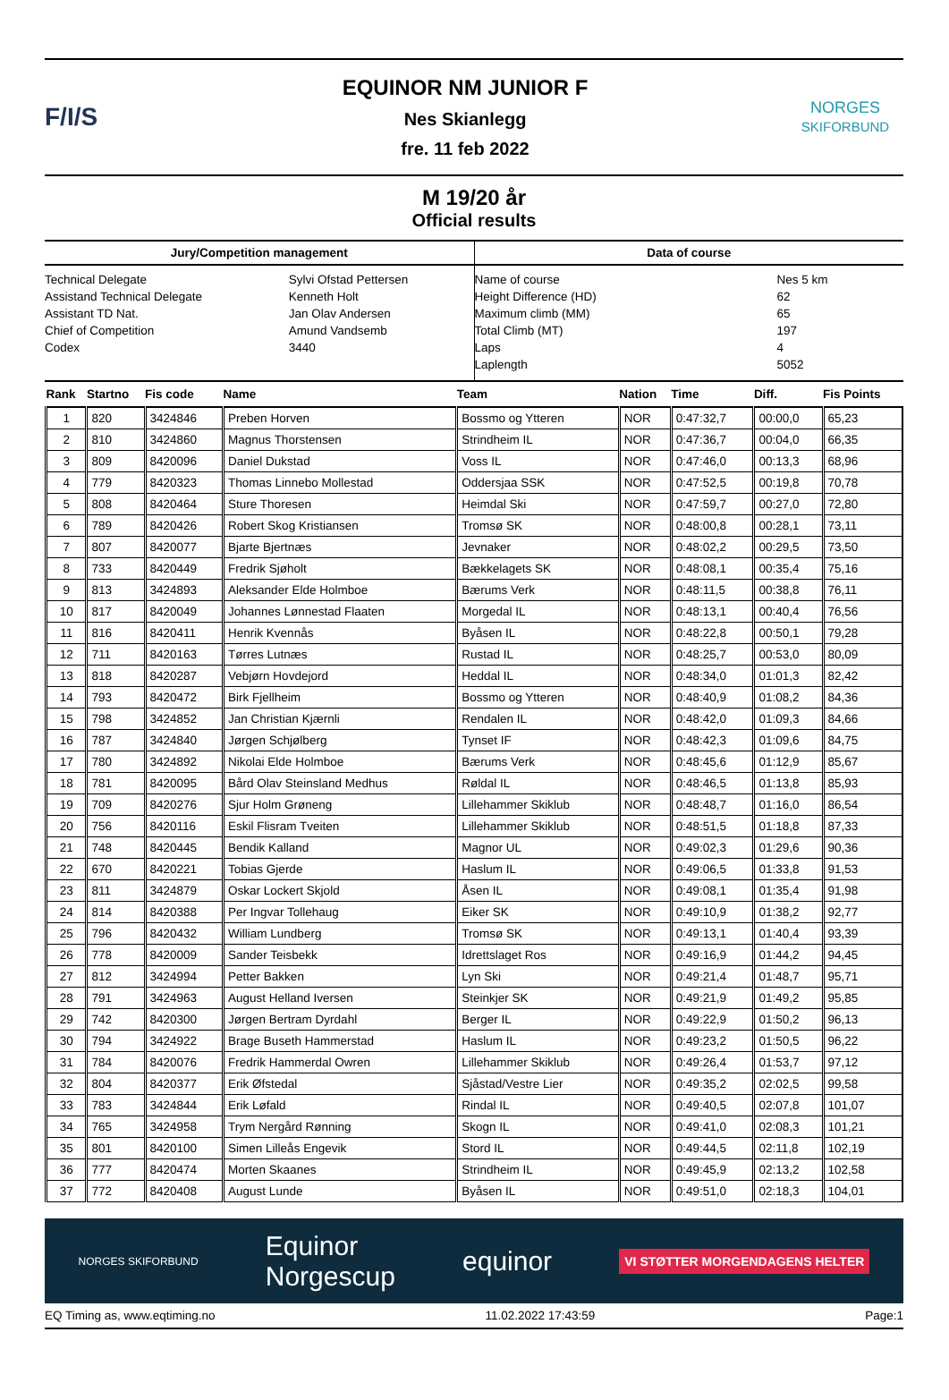F/I/S
EQUINOR NM JUNIOR F
Nes Skianlegg
fre. 11 feb 2022
NORGES
SKIFORBUND
M 19/20 år
Official results
Jury/Competition management
| Technical Delegate | Sylvi Ofstad Pettersen |
| Assistand Technical Delegate | Kenneth Holt |
| Assistant TD Nat. | Jan Olav Andersen |
| Chief of Competition | Amund Vandsemb |
| Codex | 3440 |
Data of course
| Name of course | Nes 5 km |
| Height Difference (HD) | 62 |
| Maximum climb (MM) | 65 |
| Total Climb (MT) | 197 |
| Laps | 4 |
| Laplength | 5052 |
| Rank | Startno | Fis code | Name | Team | Nation | Time | Diff. | Fis Points |
| --- | --- | --- | --- | --- | --- | --- | --- | --- |
| 1 | 820 | 3424846 | Preben Horven | Bossmo og Ytteren | NOR | 0:47:32,7 | 00:00,0 | 65,23 |
| 2 | 810 | 3424860 | Magnus Thorstensen | Strindheim IL | NOR | 0:47:36,7 | 00:04,0 | 66,35 |
| 3 | 809 | 8420096 | Daniel Dukstad | Voss IL | NOR | 0:47:46,0 | 00:13,3 | 68,96 |
| 4 | 779 | 8420323 | Thomas Linnebo Mollestad | Oddersjaa SSK | NOR | 0:47:52,5 | 00:19,8 | 70,78 |
| 5 | 808 | 8420464 | Sture Thoresen | Heimdal Ski | NOR | 0:47:59,7 | 00:27,0 | 72,80 |
| 6 | 789 | 8420426 | Robert Skog Kristiansen | Tromsø SK | NOR | 0:48:00,8 | 00:28,1 | 73,11 |
| 7 | 807 | 8420077 | Bjarte Bjertnæs | Jevnaker | NOR | 0:48:02,2 | 00:29,5 | 73,50 |
| 8 | 733 | 8420449 | Fredrik Sjøholt | Bækkelagets SK | NOR | 0:48:08,1 | 00:35,4 | 75,16 |
| 9 | 813 | 3424893 | Aleksander Elde Holmboe | Bærums Verk | NOR | 0:48:11,5 | 00:38,8 | 76,11 |
| 10 | 817 | 8420049 | Johannes Lønnestad Flaaten | Morgedal IL | NOR | 0:48:13,1 | 00:40,4 | 76,56 |
| 11 | 816 | 8420411 | Henrik Kvennås | Byåsen IL | NOR | 0:48:22,8 | 00:50,1 | 79,28 |
| 12 | 711 | 8420163 | Tørres Lutnæs | Rustad IL | NOR | 0:48:25,7 | 00:53,0 | 80,09 |
| 13 | 818 | 8420287 | Vebjørn Hovdejord | Heddal IL | NOR | 0:48:34,0 | 01:01,3 | 82,42 |
| 14 | 793 | 8420472 | Birk Fjellheim | Bossmo og Ytteren | NOR | 0:48:40,9 | 01:08,2 | 84,36 |
| 15 | 798 | 3424852 | Jan Christian Kjærnli | Rendalen IL | NOR | 0:48:42,0 | 01:09,3 | 84,66 |
| 16 | 787 | 3424840 | Jørgen Schjølberg | Tynset IF | NOR | 0:48:42,3 | 01:09,6 | 84,75 |
| 17 | 780 | 3424892 | Nikolai Elde Holmboe | Bærums Verk | NOR | 0:48:45,6 | 01:12,9 | 85,67 |
| 18 | 781 | 8420095 | Bård Olav Steinsland Medhus | Røldal IL | NOR | 0:48:46,5 | 01:13,8 | 85,93 |
| 19 | 709 | 8420276 | Sjur Holm Grøneng | Lillehammer Skiklub | NOR | 0:48:48,7 | 01:16,0 | 86,54 |
| 20 | 756 | 8420116 | Eskil Flisram Tveiten | Lillehammer Skiklub | NOR | 0:48:51,5 | 01:18,8 | 87,33 |
| 21 | 748 | 8420445 | Bendik Kalland | Magnor UL | NOR | 0:49:02,3 | 01:29,6 | 90,36 |
| 22 | 670 | 8420221 | Tobias Gjerde | Haslum IL | NOR | 0:49:06,5 | 01:33,8 | 91,53 |
| 23 | 811 | 3424879 | Oskar Lockert Skjold | Åsen IL | NOR | 0:49:08,1 | 01:35,4 | 91,98 |
| 24 | 814 | 8420388 | Per Ingvar Tollehaug | Eiker SK | NOR | 0:49:10,9 | 01:38,2 | 92,77 |
| 25 | 796 | 8420432 | William Lundberg | Tromsø SK | NOR | 0:49:13,1 | 01:40,4 | 93,39 |
| 26 | 778 | 8420009 | Sander Teisbekk | Idrettslaget Ros | NOR | 0:49:16,9 | 01:44,2 | 94,45 |
| 27 | 812 | 3424994 | Petter Bakken | Lyn Ski | NOR | 0:49:21,4 | 01:48,7 | 95,71 |
| 28 | 791 | 3424963 | August Helland Iversen | Steinkjer SK | NOR | 0:49:21,9 | 01:49,2 | 95,85 |
| 29 | 742 | 8420300 | Jørgen Bertram Dyrdahl | Berger IL | NOR | 0:49:22,9 | 01:50,2 | 96,13 |
| 30 | 794 | 3424922 | Brage Buseth Hammerstad | Haslum IL | NOR | 0:49:23,2 | 01:50,5 | 96,22 |
| 31 | 784 | 8420076 | Fredrik Hammerdal Owren | Lillehammer Skiklub | NOR | 0:49:26,4 | 01:53,7 | 97,12 |
| 32 | 804 | 8420377 | Erik Øfstedal | Sjåstad/Vestre Lier | NOR | 0:49:35,2 | 02:02,5 | 99,58 |
| 33 | 783 | 3424844 | Erik Løfald | Rindal IL | NOR | 0:49:40,5 | 02:07,8 | 101,07 |
| 34 | 765 | 3424958 | Trym Nergård Rønning | Skogn IL | NOR | 0:49:41,0 | 02:08,3 | 101,21 |
| 35 | 801 | 8420100 | Simen Lilleås Engevik | Stord IL | NOR | 0:49:44,5 | 02:11,8 | 102,19 |
| 36 | 777 | 8420474 | Morten Skaanes | Strindheim IL | NOR | 0:49:45,9 | 02:13,2 | 102,58 |
| 37 | 772 | 8420408 | August Lunde | Byåsen IL | NOR | 0:49:51,0 | 02:18,3 | 104,01 |
NORGES SKIFORBUND Equinor
Norgescup equinor VI STØTTER MORGENDAGENS HELTER
EQ Timing as, www.eqtiming.no 11.02.2022 17:43:59 Page:1